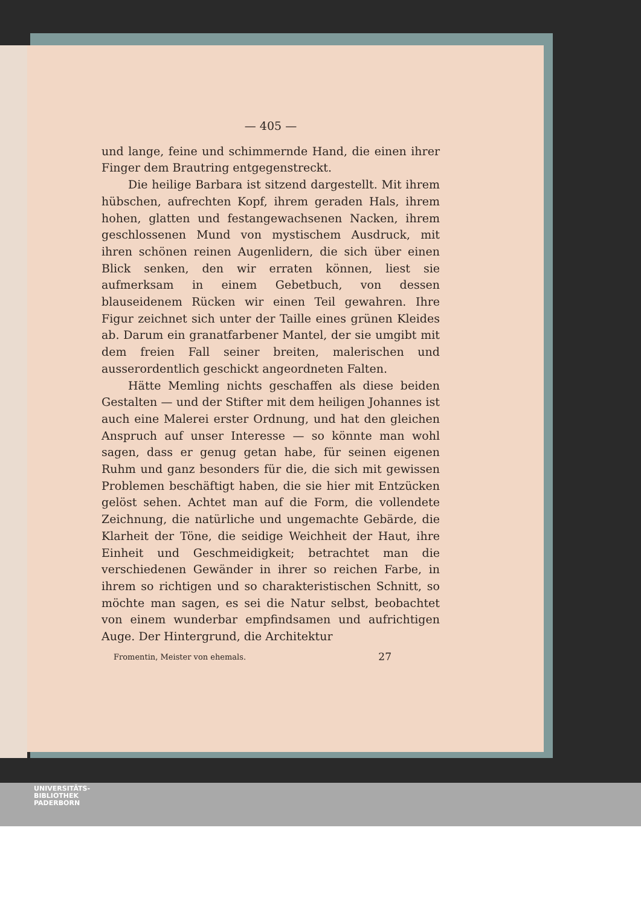— 405 —
und lange, feine und schimmernde Hand, die einen ihrer Finger dem Brautring entgegenstreckt.
Die heilige Barbara ist sitzend dargestellt. Mit ihrem hübschen, aufrechten Kopf, ihrem geraden Hals, ihrem hohen, glatten und festangewachsenen Nacken, ihrem geschlossenen Mund von mystischem Ausdruck, mit ihren schönen reinen Augenlidern, die sich über einen Blick senken, den wir erraten können, liest sie aufmerksam in einem Gebetbuch, von dessen blauseidenem Rücken wir einen Teil gewahren. Ihre Figur zeichnet sich unter der Taille eines grünen Kleides ab. Darum ein granatfarbener Mantel, der sie umgibt mit dem freien Fall seiner breiten, malerischen und ausserordentlich geschickt angeordneten Falten.
Hätte Memling nichts geschaffen als diese beiden Gestalten — und der Stifter mit dem heiligen Johannes ist auch eine Malerei erster Ordnung, und hat den gleichen Anspruch auf unser Interesse — so könnte man wohl sagen, dass er genug getan habe, für seinen eigenen Ruhm und ganz besonders für die, die sich mit gewissen Problemen beschäftigt haben, die sie hier mit Entzücken gelöst sehen. Achtet man auf die Form, die vollendete Zeichnung, die natürliche und ungemachte Gebärde, die Klarheit der Töne, die seidige Weichheit der Haut, ihre Einheit und Geschmeidigkeit; betrachtet man die verschiedenen Gewänder in ihrer so reichen Farbe, in ihrem so richtigen und so charakteristischen Schnitt, so möchte man sagen, es sei die Natur selbst, beobachtet von einem wunderbar empfindsamen und aufrichtigen Auge. Der Hintergrund, die Architektur
Fromentin, Meister von ehemals. 27
UNIVERSITÄTS-
BIBLIOTHEK
PADERBORN